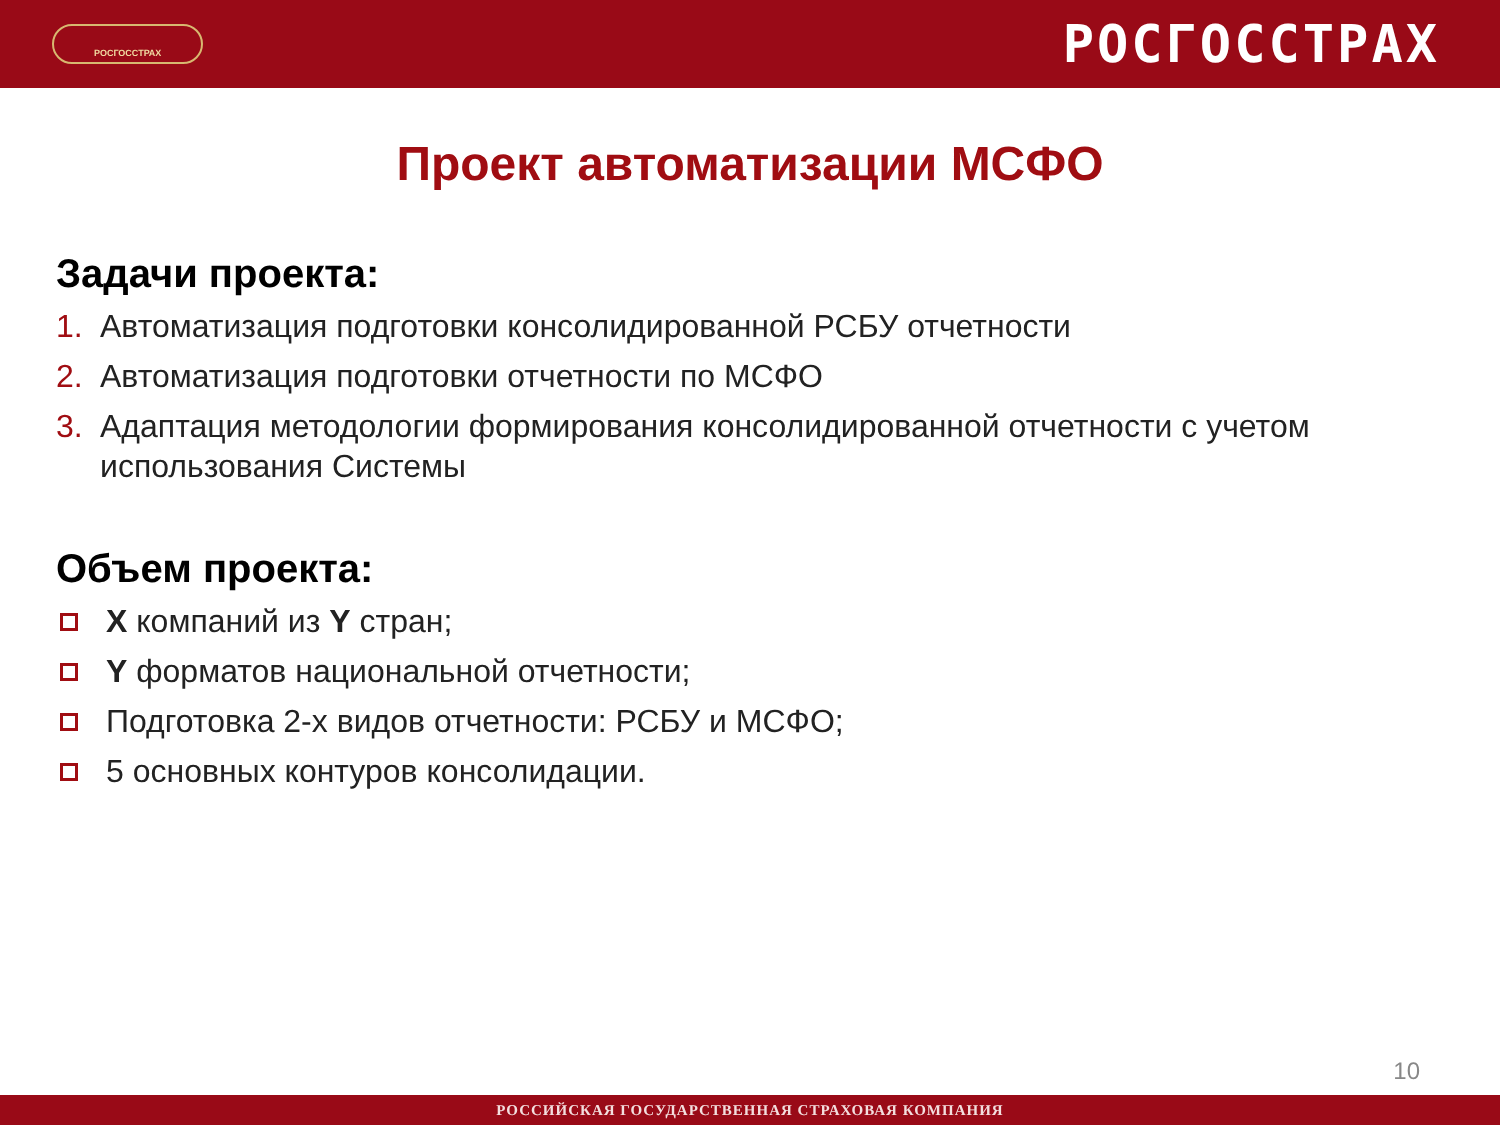РОСГОССТРАХ
РОСГОССТРАХ
Проект автоматизации МСФО
Задачи проекта:
1. Автоматизация подготовки консолидированной РСБУ отчетности
2. Автоматизация подготовки отчетности по МСФО
3. Адаптация методологии формирования консолидированной отчетности с учетом использования Системы
Объем проекта:
X компаний из Y стран;
Y форматов национальной отчетности;
Подготовка 2-х видов отчетности: РСБУ и МСФО;
5 основных контуров консолидации.
10
РОССИЙСКАЯ ГОСУДАРСТВЕННАЯ СТРАХОВАЯ КОМПАНИЯ